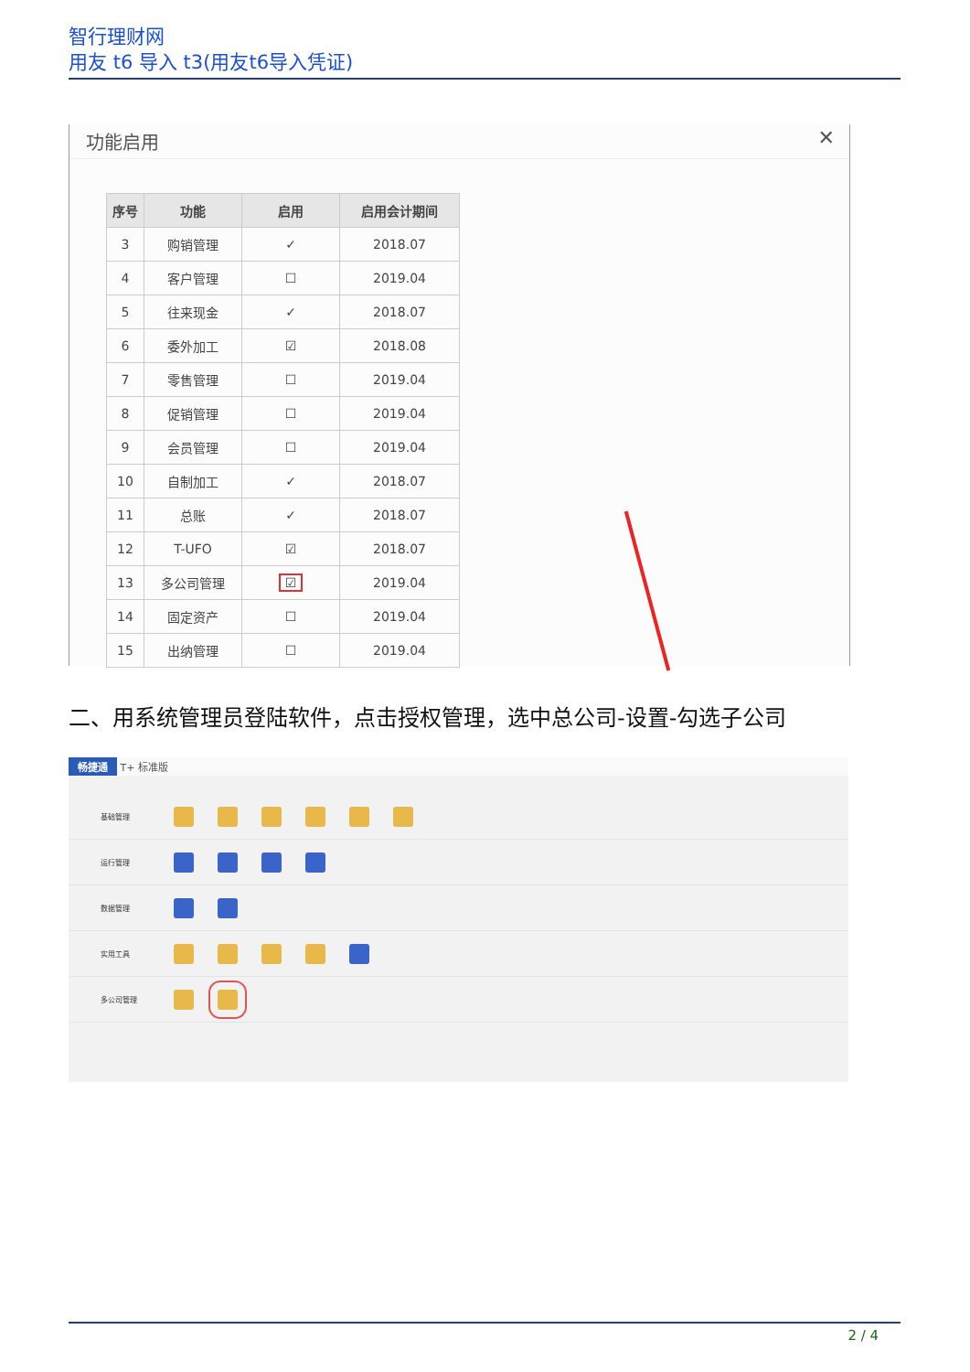智行理财网
用友 t6 导入 t3(用友t6导入凭证)
功能启用
✕
| 序号 | 功能 | 启用 | 启用会计期间 |
| --- | --- | --- | --- |
| 3 | 购销管理 | ✓ | 2018.07 |
| 4 | 客户管理 | ☐ | 2019.04 |
| 5 | 往来现金 | ✓ | 2018.07 |
| 6 | 委外加工 | ☑ | 2018.08 |
| 7 | 零售管理 | ☐ | 2019.04 |
| 8 | 促销管理 | ☐ | 2019.04 |
| 9 | 会员管理 | ☐ | 2019.04 |
| 10 | 自制加工 | ✓ | 2018.07 |
| 11 | 总账 | ✓ | 2018.07 |
| 12 | T-UFO | ☑ | 2018.07 |
| 13 | 多公司管理 | ☑ | 2019.04 |
| 14 | 固定资产 | ☐ | 2019.04 |
| 15 | 出纳管理 | ☐ | 2019.04 |
二、用系统管理员登陆软件，点击授权管理，选中总公司-设置-勾选子公司
畅捷通 T+ 标准版
基础管理
运行管理
数据管理
实用工具
多公司管理
2 / 4